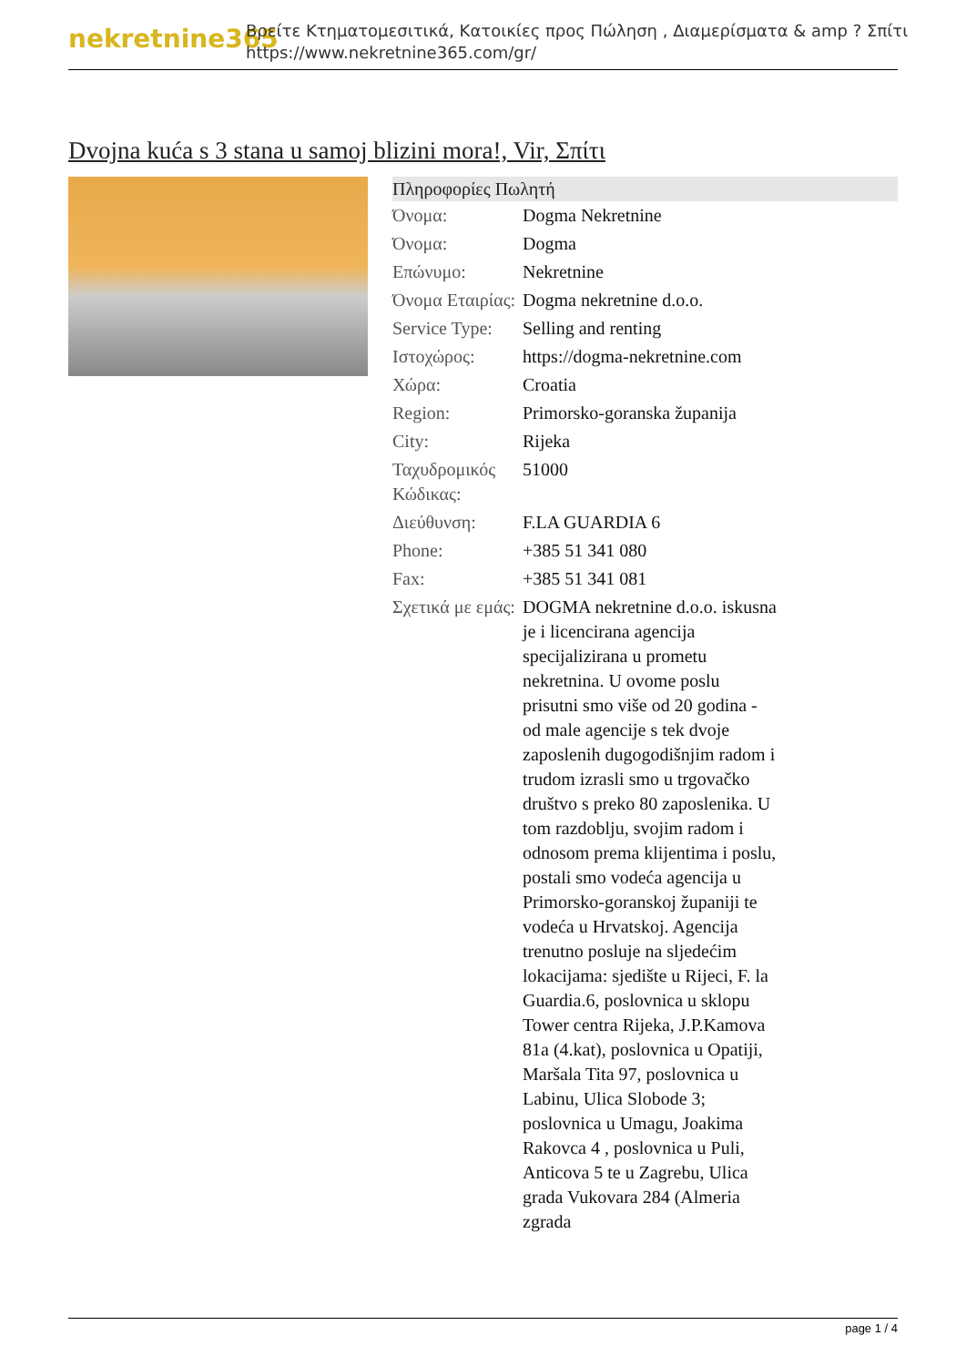nekretnine365
Βρείτε Κτηματομεσιτικά, Κατοικίες προς Πώληση , Διαμερίσματα & amp ? Σπίτι
https://www.nekretnine365.com/gr/
Dvojna kuća s 3 stana u samoj blizini mora!, Vir, Σπίτι
| Πληροφορίες Πωλητή | |
| --- | --- |
| Όνομα: | Dogma Nekretnine |
| Όνομα: | Dogma |
| Επώνυμο: | Nekretnine |
| Όνομα Εταιρίας: | Dogma nekretnine d.o.o. |
| Service Type: | Selling and renting |
| Ιστοχώρος: | https://dogma-nekretnine.com |
| Χώρα: | Croatia |
| Region: | Primorsko-goranska županija |
| City: | Rijeka |
| Ταχυδρομικός Κώδικας: | 51000 |
| Διεύθυνση: | F.LA GUARDIA 6 |
| Phone: | +385 51 341 080 |
| Fax: | +385 51 341 081 |
| Σχετικά με εμάς: | DOGMA nekretnine d.o.o. iskusna je i licencirana agencija specijalizirana u prometu nekretnina. U ovome poslu prisutni smo više od 20 godina - od male agencije s tek dvoje zaposlenih dugogodišnjim radom i trudom izrasli smo u trgovačko društvo s preko 80 zaposlenika. U tom razdoblju, svojim radom i odnosom prema klijentima i poslu, postali smo vodeća agencija u Primorsko-goranskoj županiji te vodeća u Hrvatskoj. Agencija trenutno posluje na sljedećim lokacijama: sjedište u Rijeci, F. la Guardia.6, poslovnica u sklopu Tower centra Rijeka, J.P.Kamova 81a (4.kat), poslovnica u Opatiji, Maršala Tita 97, poslovnica u Labinu, Ulica Slobode 3; poslovnica u Umagu, Joakima Rakovca 4 , poslovnica u Puli, Anticova 5 te u Zagrebu, Ulica grada Vukovara 284 (Almeria zgrada |
page 1 / 4